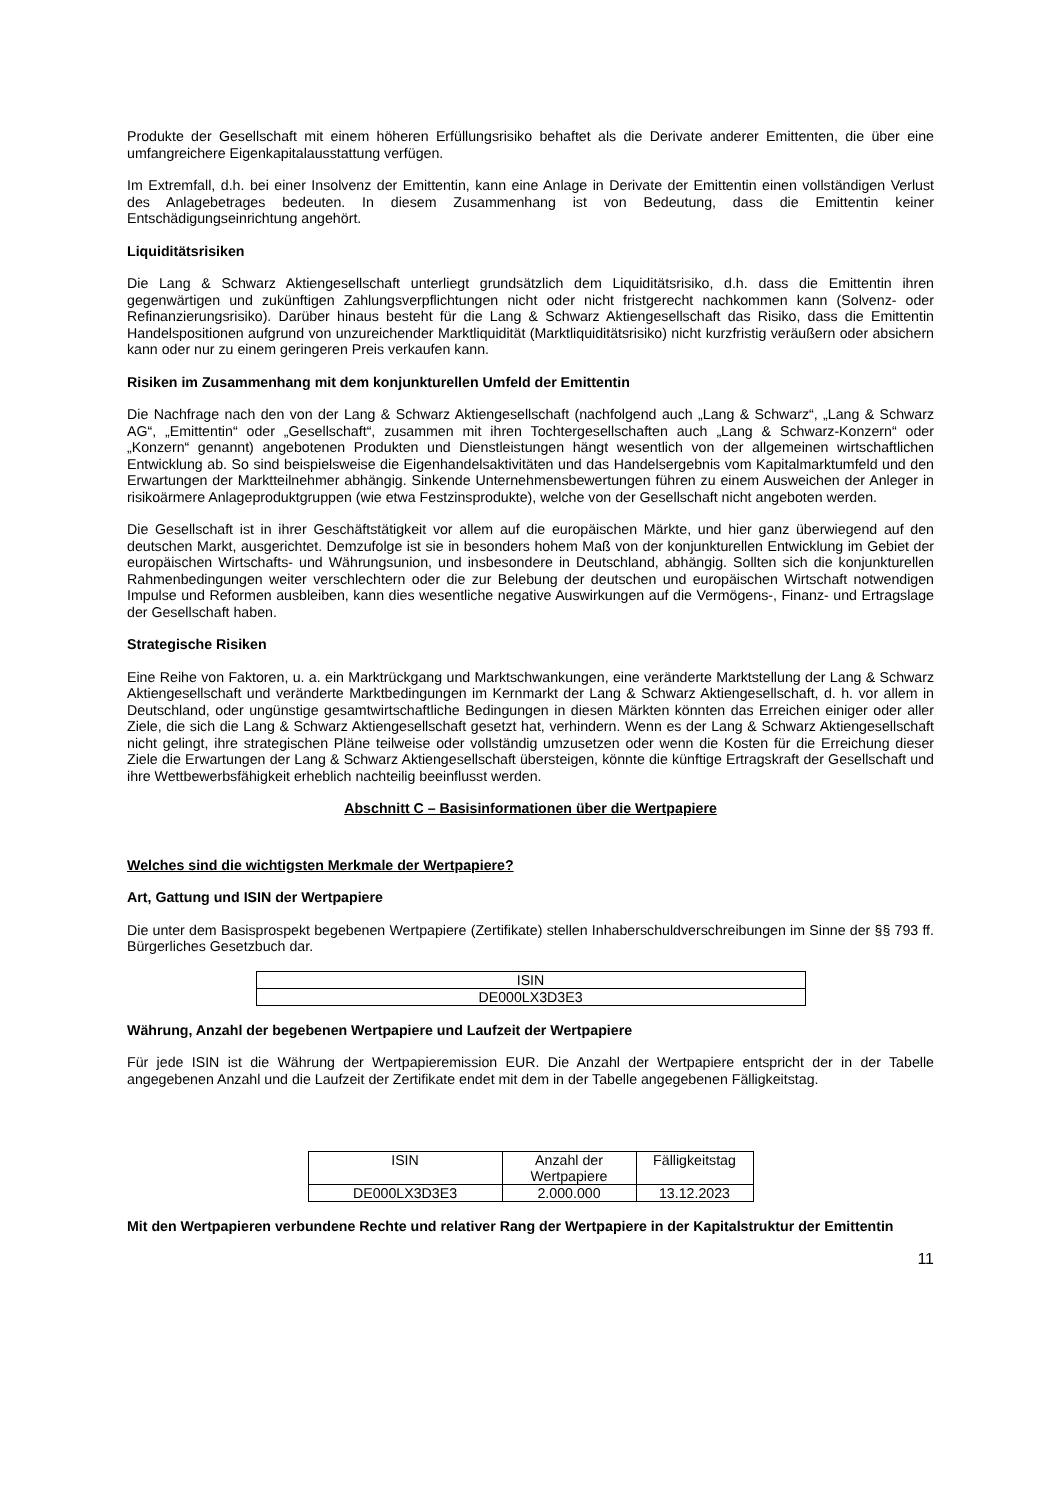Produkte der Gesellschaft mit einem höheren Erfüllungsrisiko behaftet als die Derivate anderer Emittenten, die über eine umfangreichere Eigenkapitalausstattung verfügen.
Im Extremfall, d.h. bei einer Insolvenz der Emittentin, kann eine Anlage in Derivate der Emittentin einen vollständigen Verlust des Anlagebetrages bedeuten. In diesem Zusammenhang ist von Bedeutung, dass die Emittentin keiner Entschädigungseinrichtung angehört.
Liquiditätsrisiken
Die Lang & Schwarz Aktiengesellschaft unterliegt grundsätzlich dem Liquiditätsrisiko, d.h. dass die Emittentin ihren gegenwärtigen und zukünftigen Zahlungsverpflichtungen nicht oder nicht fristgerecht nachkommen kann (Solvenz- oder Refinanzierungsrisiko). Darüber hinaus besteht für die Lang & Schwarz Aktiengesellschaft das Risiko, dass die Emittentin Handelspositionen aufgrund von unzureichender Marktliquidität (Marktliquiditätsrisiko) nicht kurzfristig veräußern oder absichern kann oder nur zu einem geringeren Preis verkaufen kann.
Risiken im Zusammenhang mit dem konjunkturellen Umfeld der Emittentin
Die Nachfrage nach den von der Lang & Schwarz Aktiengesellschaft (nachfolgend auch „Lang & Schwarz“, „Lang & Schwarz AG“, „Emittentin“ oder „Gesellschaft“, zusammen mit ihren Tochtergesellschaften auch „Lang & Schwarz-Konzern“ oder „Konzern“ genannt) angebotenen Produkten und Dienstleistungen hängt wesentlich von der allgemeinen wirtschaftlichen Entwicklung ab. So sind beispielsweise die Eigenhandelsaktivitäten und das Handelsergebnis vom Kapitalmarktumfeld und den Erwartungen der Marktteilnehmer abhängig. Sinkende Unternehmensbewertungen führen zu einem Ausweichen der Anleger in risikoärmere Anlageproduktgruppen (wie etwa Festzinsprodukte), welche von der Gesellschaft nicht angeboten werden.
Die Gesellschaft ist in ihrer Geschäftstätigkeit vor allem auf die europäischen Märkte, und hier ganz überwiegend auf den deutschen Markt, ausgerichtet. Demzufolge ist sie in besonders hohem Maß von der konjunkturellen Entwicklung im Gebiet der europäischen Wirtschafts- und Währungsunion, und insbesondere in Deutschland, abhängig. Sollten sich die konjunkturellen Rahmenbedingungen weiter verschlechtern oder die zur Belebung der deutschen und europäischen Wirtschaft notwendigen Impulse und Reformen ausbleiben, kann dies wesentliche negative Auswirkungen auf die Vermögens-, Finanz- und Ertragslage der Gesellschaft haben.
Strategische Risiken
Eine Reihe von Faktoren, u. a. ein Marktrückgang und Marktschwankungen, eine veränderte Marktstellung der Lang & Schwarz Aktiengesellschaft und veränderte Marktbedingungen im Kernmarkt der Lang & Schwarz Aktiengesellschaft, d. h. vor allem in Deutschland, oder ungünstige gesamtwirtschaftliche Bedingungen in diesen Märkten könnten das Erreichen einiger oder aller Ziele, die sich die Lang & Schwarz Aktiengesellschaft gesetzt hat, verhindern. Wenn es der Lang & Schwarz Aktiengesellschaft nicht gelingt, ihre strategischen Pläne teilweise oder vollständig umzusetzen oder wenn die Kosten für die Erreichung dieser Ziele die Erwartungen der Lang & Schwarz Aktiengesellschaft übersteigen, könnte die künftige Ertragskraft der Gesellschaft und ihre Wettbewerbsfähigkeit erheblich nachteilig beeinflusst werden.
Abschnitt C – Basisinformationen über die Wertpapiere
Welches sind die wichtigsten Merkmale der Wertpapiere?
Art, Gattung und ISIN der Wertpapiere
Die unter dem Basisprospekt begebenen Wertpapiere (Zertifikate) stellen Inhaberschuldverschreibungen im Sinne der §§ 793 ff. Bürgerliches Gesetzbuch dar.
| ISIN |
| --- |
| DE000LX3D3E3 |
Währung, Anzahl der begebenen Wertpapiere und Laufzeit der Wertpapiere
Für jede ISIN ist die Währung der Wertpapieremission EUR. Die Anzahl der Wertpapiere entspricht der in der Tabelle angegebenen Anzahl und die Laufzeit der Zertifikate endet mit dem in der Tabelle angegebenen Fälligkeitstag.
| ISIN | Anzahl der Wertpapiere | Fälligkeitstag |
| --- | --- | --- |
| DE000LX3D3E3 | 2.000.000 | 13.12.2023 |
Mit den Wertpapieren verbundene Rechte und relativer Rang der Wertpapiere in der Kapitalstruktur der Emittentin
11